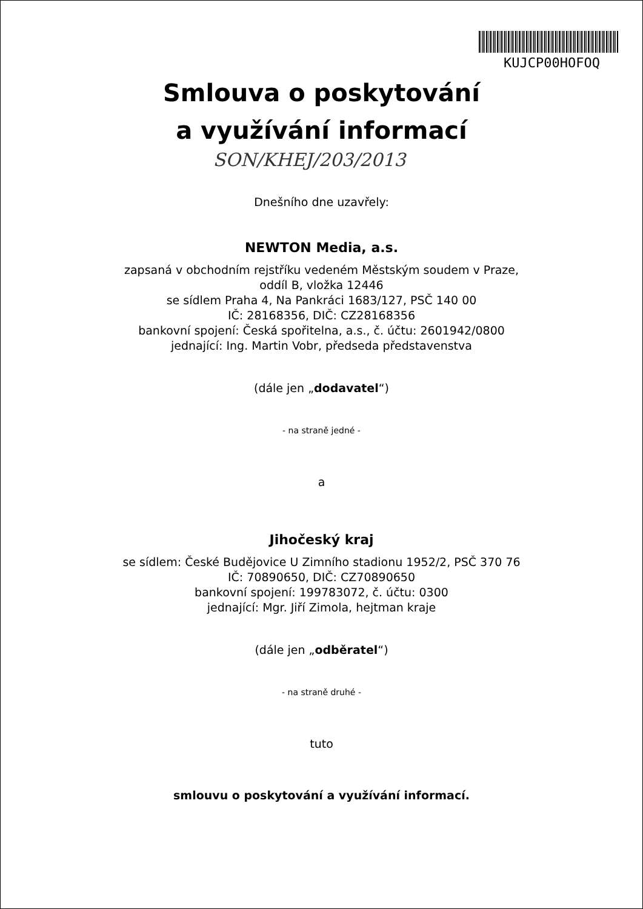KUJCP00HOFOQ
Smlouva o poskytování
a využívání informací
SON/KHEJ/203/2013
Dnešního dne uzavřely:
NEWTON Media, a.s.
zapsaná v obchodním rejstříku vedeném Městským soudem v Praze,
oddíl B, vložka 12446
se sídlem Praha 4, Na Pankráci 1683/127, PSČ 140 00
IČ: 28168356, DIČ: CZ28168356
bankovní spojení: Česká spořitelna, a.s., č. účtu: 2601942/0800
jednající: Ing. Martin Vobr, předseda představenstva
(dále jen „dodavatel“)
- na straně jedné -
a
Jihočeský kraj
se sídlem: České Budějovice U Zimního stadionu 1952/2, PSČ 370 76
IČ: 70890650, DIČ: CZ70890650
bankovní spojení: 199783072, č. účtu: 0300
jednající: Mgr. Jiří Zimola, hejtman kraje
(dále jen „odběratel“)
- na straně druhé -
tuto
smlouvu o poskytování a využívání informací.